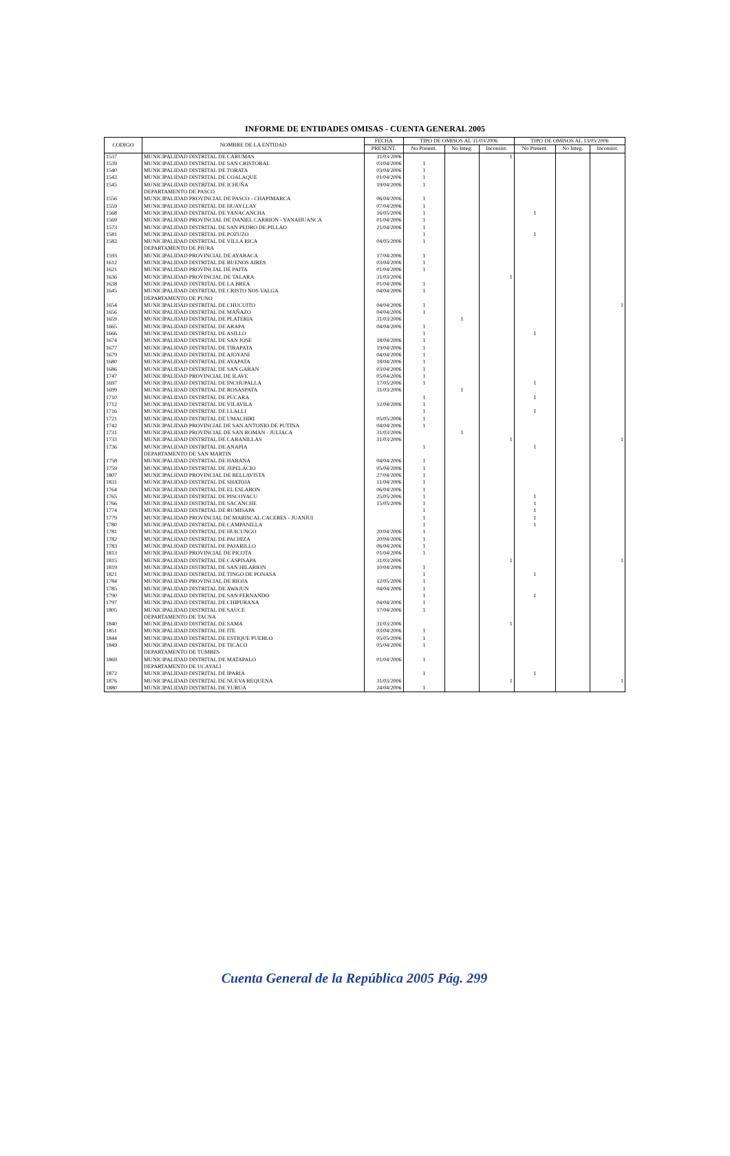INFORME DE ENTIDADES OMISAS - CUENTA GENERAL 2005
| CODIGO | NOMBRE DE LA ENTIDAD | FECHA | TIPO DE OMISOS AL 31/03/2006 | | | TIPO DE OMISOS AL 13/05/2006 | | |
| --- | --- | --- | --- | --- | --- | --- | --- | --- |
| | | PRESENT. | No Present. | No Integ. | Inconsist. | No Present. | No Integ. | Inconsist. |
| 1537 | MUNICIPALIDAD DISTRITAL DE CARUMAS | 31/03/2006 | | | 1 | | | |
| 1539 | MUNICIPALIDAD DISTRITAL DE SAN CRISTOBAL | 03/04/2006 | 1 | | | | | |
| 1540 | MUNICIPALIDAD DISTRITAL DE TORATA | 03/04/2006 | 1 | | | | | |
| 1543 | MUNICIPALIDAD DISTRITAL DE COALAQUE | 01/04/2006 | 1 | | | | | |
| 1545 | MUNICIPALIDAD DISTRITAL DE ICHUÑA | 19/04/2006 | 1 | | | | | |
| | DEPARTAMENTO DE PASCO | | | | | | | |
| 1556 | MUNICIPALIDAD PROVINCIAL DE PASCO - CHAPIMARCA | 06/04/2006 | 1 | | | | | |
| 1559 | MUNICIPALIDAD DISTRITAL DE HUAYLLAY | 07/04/2006 | 1 | | | | | |
| 1568 | MUNICIPALIDAD DISTRITAL DE YANACANCHA | 16/05/2006 | 1 | | | 1 | | |
| 1569 | MUNICIPALIDAD PROVINCIAL DE DANIEL CARRION - YANAHUANCA | 01/04/2006 | 1 | | | | | |
| 1573 | MUNICIPALIDAD DISTRITAL DE SAN PEDRO DE PILLAO | 21/04/2006 | 1 | | | | | |
| 1581 | MUNICIPALIDAD DISTRITAL DE POZUZO | | 1 | | | 1 | | |
| 1582 | MUNICIPALIDAD DISTRITAL DE VILLA RICA | 04/05/2006 | 1 | | | | | |
| | DEPARTAMENTO DE PIURA | | | | | | | |
| 1593 | MUNICIPALIDAD PROVINCIAL DE AYABACA | 17/04/2006 | 1 | | | | | |
| 1612 | MUNICIPALIDAD DISTRITAL DE BUENOS AIRES | 03/04/2006 | 1 | | | | | |
| 1621 | MUNICIPALIDAD PROVINCIAL DE PAITA | 01/04/2006 | 1 | | | | | |
| 1636 | MUNICIPALIDAD PROVINCIAL DE TALARA | 31/03/2006 | | | 1 | | | |
| 1638 | MUNICIPALIDAD DISTRITAL DE LA BREA | 01/04/2006 | 1 | | | | | |
| 1645 | MUNICIPALIDAD DISTRITAL DE CRISTO NOS VALGA | 04/04/2006 | 1 | | | | | |
| | DEPARTAMENTO DE PUNO | | | | | | | |
| 1654 | MUNICIPALIDAD DISTRITAL DE CHUCUITO | 04/04/2006 | 1 | | | | | 1 |
| 1656 | MUNICIPALIDAD DISTRITAL DE MAÑAZO | 04/04/2006 | 1 | | | | | |
| 1659 | MUNICIPALIDAD DISTRITAL DE PLATERIA | 31/03/2006 | | 1 | | | | |
| 1665 | MUNICIPALIDAD DISTRITAL DE ARAPA | 04/04/2006 | 1 | | | | | |
| 1666 | MUNICIPALIDAD DISTRITAL DE ASILLO | | 1 | | | 1 | | |
| 1674 | MUNICIPALIDAD DISTRITAL DE SAN JOSE | 18/04/2006 | 1 | | | | | |
| 1677 | MUNICIPALIDAD DISTRITAL DE TIRAPATA | 19/04/2006 | 1 | | | | | |
| 1679 | MUNICIPALIDAD DISTRITAL DE AJOYANI | 04/04/2006 | 1 | | | | | |
| 1680 | MUNICIPALIDAD DISTRITAL DE AYAPATA | 18/04/2006 | 1 | | | | | |
| 1686 | MUNICIPALIDAD DISTRITAL DE SAN GABAN | 03/04/2006 | 1 | | | | | |
| 1747 | MUNICIPALIDAD PROVINCIAL DE ILAVE | 05/04/2006 | 1 | | | | | |
| 1697 | MUNICIPALIDAD DISTRITAL DE INCHUPALLA | 17/05/2006 | 1 | | | 1 | | |
| 1699 | MUNICIPALIDAD DISTRITAL DE ROSASPATA | 31/03/2006 | | 1 | | | | |
| 1710 | MUNICIPALIDAD DISTRITAL DE PUCARA | | 1 | | | 1 | | |
| 1712 | MUNICIPALIDAD DISTRITAL DE VILAVILA | 12/04/2006 | 1 | | | | | |
| 1716 | MUNICIPALIDAD DISTRITAL DE LLALLI | | 1 | | | 1 | | |
| 1721 | MUNICIPALIDAD DISTRITAL DE UMACHIRI | 05/05/2006 | 1 | | | | | |
| 1742 | MUNICIPALIDAD PROVINCIAL DE SAN ANTONIO DE PUTINA | 04/04/2006 | 1 | | | | | |
| 1731 | MUNICIPALIDAD PROVINCIAL DE SAN ROMAN - JULIACA | 31/03/2006 | | 1 | | | | |
| 1733 | MUNICIPALIDAD DISTRITAL DE CABANILLAS | 31/03/2006 | | | 1 | | | 1 |
| 1736 | MUNICIPALIDAD DISTRITAL DE ANAPIA | | 1 | | | 1 | | |
| | DEPARTAMENTO DE SAN MARTIN | | | | | | | |
| 1758 | MUNICIPALIDAD DISTRITAL DE HABANA | 04/04/2006 | 1 | | | | | |
| 1759 | MUNICIPALIDAD DISTRITAL DE JEPELACIO | 05/04/2006 | 1 | | | | | |
| 1807 | MUNICIPALIDAD PROVINCIAL DE BELLAVISTA | 27/04/2006 | 1 | | | | | |
| 1831 | MUNICIPALIDAD DISTRITAL DE SHATOJA | 11/04/2006 | 1 | | | | | |
| 1764 | MUNICIPALIDAD DISTRITAL DE EL ESLABON | 06/04/2006 | 1 | | | | | |
| 1765 | MUNICIPALIDAD DISTRITAL DE PISCOYACU | 25/05/2006 | 1 | | | 1 | | |
| 1766 | MUNICIPALIDAD DISTRITAL DE SACANCHE | 15/05/2006 | 1 | | | 1 | | |
| 1774 | MUNICIPALIDAD DISTRITAL DE RUMISAPA | | 1 | | | 1 | | |
| 1779 | MUNICIPALIDAD PROVINCIAL DE MARISCAL CACERES - JUANJUI | | 1 | | | 1 | | |
| 1780 | MUNICIPALIDAD DISTRITAL DE CAMPANILLA | | 1 | | | 1 | | |
| 1781 | MUNICIPALIDAD DISTRITAL DE HUICUNGO | 20/04/2006 | 1 | | | | | |
| 1782 | MUNICIPALIDAD DISTRITAL DE PACHIZA | 20/04/2006 | 1 | | | | | |
| 1783 | MUNICIPALIDAD DISTRITAL DE PAJARILLO | 06/04/2006 | 1 | | | | | |
| 1813 | MUNICIPALIDAD PROVINCIAL DE PICOTA | 01/04/2006 | 1 | | | | | |
| 1815 | MUNICIPALIDAD DISTRITAL DE CASPISAPA | 31/03/2006 | | | 1 | | | 1 |
| 1819 | MUNICIPALIDAD DISTRITAL DE SAN HILARION | 10/04/2006 | 1 | | | | | |
| 1821 | MUNICIPALIDAD DISTRITAL DE TINGO DE PONASA | | 1 | | | 1 | | |
| 1784 | MUNICIPALIDAD PROVINCIAL DE RIOJA | 12/05/2006 | 1 | | | | | |
| 1785 | MUNICIPALIDAD DISTRITAL DE AWAJUN | 04/04/2006 | 1 | | | | | |
| 1790 | MUNICIPALIDAD DISTRITAL DE SAN FERNANDO | | 1 | | | 1 | | |
| 1797 | MUNICIPALIDAD DISTRITAL DE CHIPURANA | 04/04/2006 | 1 | | | | | |
| 1805 | MUNICIPALIDAD DISTRITAL DE SAUCE | 17/04/2006 | 1 | | | | | |
| | DEPARTAMENTO DE TACNA | | | | | | | |
| 1840 | MUNICIPALIDAD DISTRITAL DE SAMA | 31/03/2006 | | | 1 | | | |
| 1851 | MUNICIPALIDAD DISTRITAL DE ITE | 03/04/2006 | 1 | | | | | |
| 1844 | MUNICIPALIDAD DISTRITAL DE ESTIQUE PUEBLO | 05/05/2006 | 1 | | | | | |
| 1849 | MUNICIPALIDAD DISTRITAL DE TICACO | 05/04/2006 | 1 | | | | | |
| | DEPARTAMENTO DE TUMBES | | | | | | | |
| 1869 | MUNICIPALIDAD DISTRITAL DE MATAPALO | 01/04/2006 | 1 | | | | | |
| | DEPARTAMENTO DE UCAYALI | | | | | | | |
| 1872 | MUNICIPALIDAD DISTRITAL DE IPARIA | | 1 | | | 1 | | |
| 1876 | MUNICIPALIDAD DISTRITAL DE NUEVA REQUENA | 31/03/2006 | | | 1 | | | 1 |
| 1880 | MUNICIPALIDAD DISTRITAL DE YURUA | 24/04/2006 | 1 | | | | | |
Cuenta General de la República 2005 Pág. 299